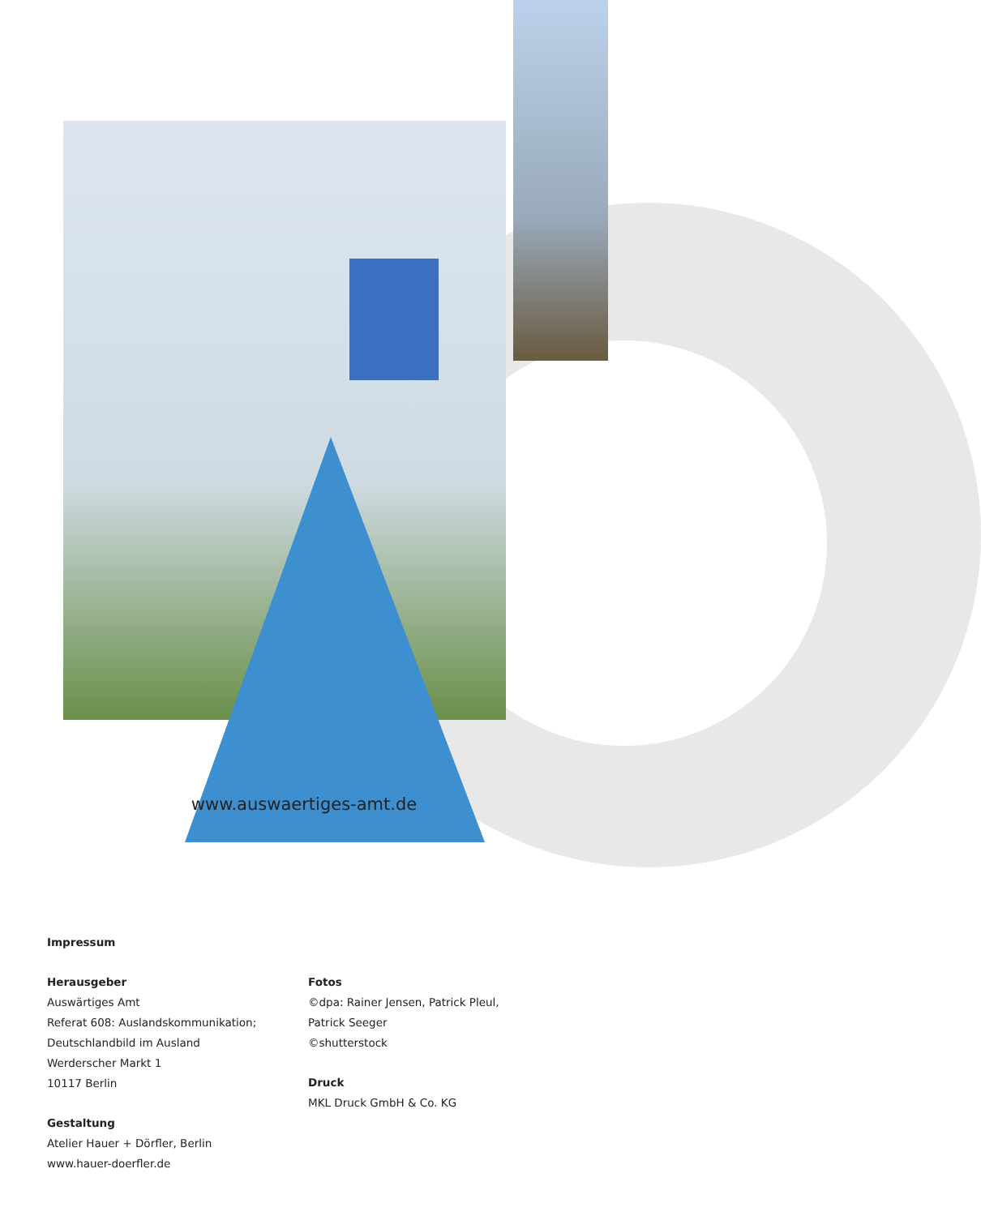www.auswaertiges-amt.de
Impressum
Herausgeber
Auswärtiges Amt
Referat 608: Auslandskommunikation;
Deutschlandbild im Ausland
Werderscher Markt 1
10117 Berlin
Gestaltung
Atelier Hauer + Dörfler, Berlin
www.hauer-doerfler.de
Fotos
©dpa: Rainer Jensen, Patrick Pleul,
Patrick Seeger
©shutterstock
Druck
MKL Druck GmbH & Co. KG